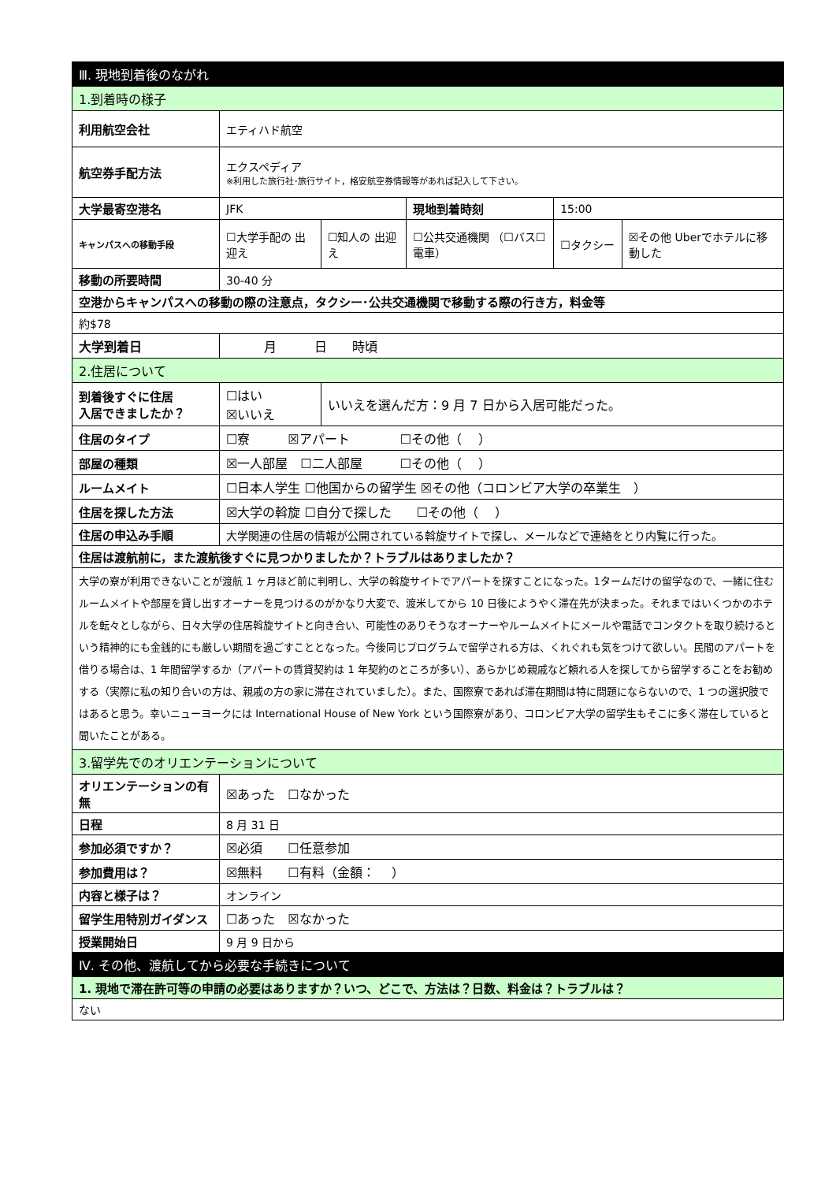| Ⅲ. 現地到着後のながれ | | | | | |
| --- | --- | --- | --- | --- | --- |
| 1.到着時の様子 | | | | | |
| 利用航空会社 | エティハド航空 | | | | |
| 航空券手配方法 | エクスペディア ※利用した旅行社･旅行サイト，格安航空券情報等があれば記入して下さい。 | | | | |
| 大学最寄空港名 | JFK | | 現地到着時刻 | 15:00 | |
| キャンパスへの移動手段 | ☐大学手配の 出迎え | ☐知人の 出迎え | ☐公共交通機関 （☐バス☐電車） | ☐タクシー | ☒その他 Uberでホテルに移動した |
| 移動の所要時間 | 30-40 分 | | | | |
| 空港からキャンパスへの移動の際の注意点，タクシー･公共交通機関で移動する際の行き方，料金等 | | | | | |
| 約$78 | | | | | |
| 大学到着日 | 月 日 時頃 | | | | |
| 2.住居について | | | | | |
| 到着後すぐに住居 入居できましたか？ | ☐はい ☒いいえ | いいえを選んだ方：9 月 7 日から入居可能だった。 | | | |
| 住居のタイプ | ☐寮 ☒アパート ☐その他（ ） | | | | |
| 部屋の種類 | ☒一人部屋 ☐二人部屋 ☐その他（ ） | | | | |
| ルームメイト | ☐日本人学生 ☐他国からの留学生 ☒その他（コロンビア大学の卒業生 ） | | | | |
| 住居を探した方法 | ☒大学の斡旋 ☐自分で探した ☐その他（ ） | | | | |
| 住居の申込み手順 | 大学関連の住居の情報が公開されている斡旋サイトで探し、メールなどで連絡をとり内覧に行った。 | | | | |
| 住居は渡航前に，また渡航後すぐに見つかりましたか？トラブルはありましたか？ | | | | | |
| 大学の寮が利用できないことが渡航 1 ヶ月ほど前に判明し、大学の斡旋サイトでアパートを探すことになった。1タームだけの留学なので、一緒に住むルームメイトや部屋を貸し出すオーナーを見つけるのがかなり大変で、渡米してから 10 日後にようやく滞在先が決まった。それまではいくつかのホテルを転々としながら、日々大学の住居斡旋サイトと向き合い、可能性のありそうなオーナーやルームメイトにメールや電話でコンタクトを取り続けるという精神的にも金銭的にも厳しい期間を過ごすこととなった。今後同じプログラムで留学される方は、くれぐれも気をつけて欲しい。民間のアパートを借りる場合は、1 年間留学するか（アパートの賃貸契約は 1 年契約のところが多い）、あらかじめ親戚など頼れる人を探してから留学することをお勧めする（実際に私の知り合いの方は、親戚の方の家に滞在されていました）。また、国際寮であれば滞在期間は特に問題にならないので、1 つの選択肢ではあると思う。幸いニューヨークには International House of New York という国際寮があり、コロンビア大学の留学生もそこに多く滞在していると聞いたことがある。 | | | | | |
| 3.留学先でのオリエンテーションについて | | | | | |
| オリエンテーションの有無 | ☒あった ☐なかった | | | | |
| 日程 | 8 月 31 日 | | | | |
| 参加必須ですか？ | ☒必須 ☐任意参加 | | | | |
| 参加費用は？ | ☒無料 ☐有料（金額： ） | | | | |
| 内容と様子は？ | オンライン | | | | |
| 留学生用特別ガイダンス | ☐あった ☒なかった | | | | |
| 授業開始日 | 9 月 9 日から | | | | |
| Ⅳ. その他、渡航してから必要な手続きについて | | | | | |
| 1. 現地で滞在許可等の申請の必要はありますか？いつ、どこで、方法は？日数、料金は？トラブルは？ | | | | | |
| ない | | | | | |